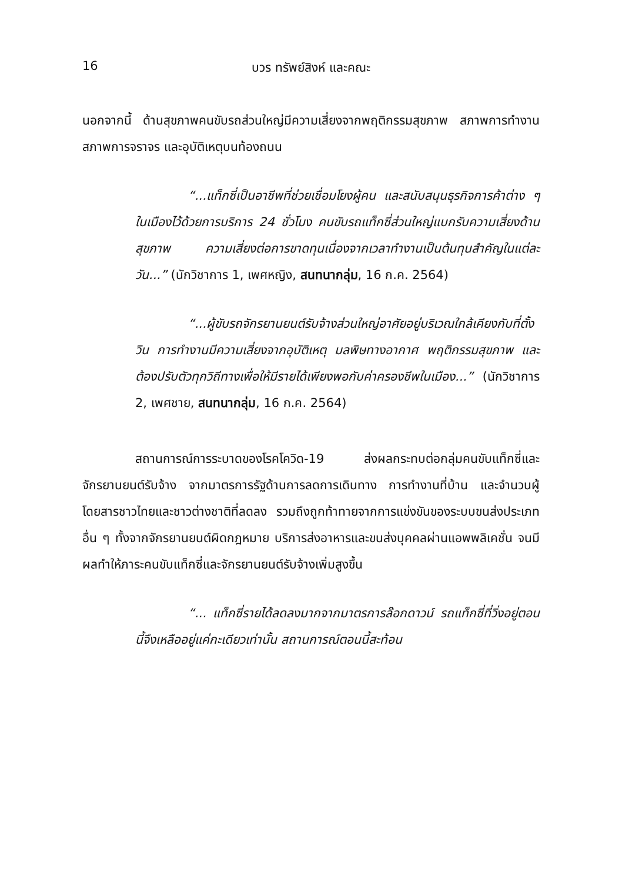16 บวร ทรัพย์สิงห์ และคณะ
นอกจากนี้ ด้านสุขภาพคนขับรถส่วนใหญ่มีความเสี่ยงจากพฤติกรรมสุขภาพ สภาพการทำงาน สภาพการจราจร และอุบัติเหตุบนท้องถนน
“...แท็กซี่เป็นอาชีพที่ช่วยเชื่อมโยงผู้คน และสนับสนุนธุรกิจการค้าต่าง ๆ ในเมืองไว้ด้วยการบริการ 24 ชั่วโมง คนขับรถแท็กซี่ส่วนใหญ่แบกรับความเสี่ยงด้านสุขภาพ ความเสี่ยงต่อการขาดทุนเนื่องจากเวลาทำงานเป็นต้นทุนสำคัญในแต่ละวัน...” (นักวิชาการ 1, เพศหญิง, สนทนากลุ่ม, 16 ก.ค. 2564)
“...ผู้ขับรถจักรยานยนต์รับจ้างส่วนใหญ่อาศัยอยู่บริเวณใกล้เคียงกับที่ตั้งวิน การทำงานมีความเสี่ยงจากอุบัติเหตุ มลพิษทางอากาศ พฤติกรรมสุขภาพ และต้องปรับตัวทุกวิถีทางเพื่อให้มีรายได้เพียงพอกับค่าครองชีพในเมือง...” (นักวิชาการ 2, เพศชาย, สนทนากลุ่ม, 16 ก.ค. 2564)
สถานการณ์การระบาดของโรคโควิด-19 ส่งผลกระทบต่อกลุ่มคนขับแท็กซี่และจักรยานยนต์รับจ้าง จากมาตรการรัฐด้านการลดการเดินทาง การทำงานที่บ้าน และจำนวนผู้โดยสารชาวไทยและชาวต่างชาติที่ลดลง รวมถึงถูกท้าทายจากการแข่งขันของระบบขนส่งประเภทอื่น ๆ ทั้งจากจักรยานยนต์ผิดกฎหมาย บริการส่งอาหารและขนส่งบุคคลผ่านแอพพลิเคชั่น จนมีผลทำให้ภาระคนขับแท็กซี่และจักรยานยนต์รับจ้างเพิ่มสูงขึ้น
“... แท็กซี่รายได้ลดลงมากจากมาตรการล๊อกดาวน์ รถแท็กซี่ที่วิ่งอยู่ตอนนี้จึงเหลืออยู่แค่กะเดียวเท่านั้น สถานการณ์ตอนนี้สะท้อน